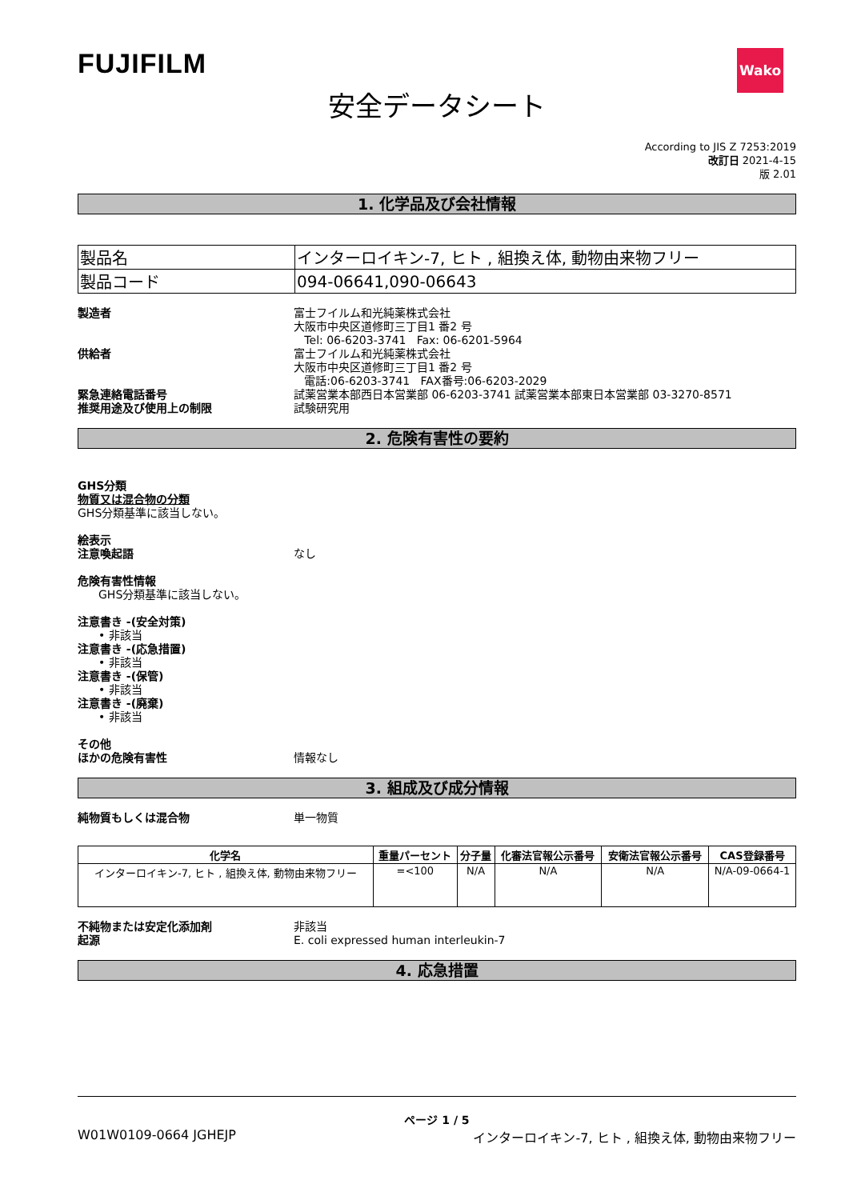FUJIFILM
Wako
安全データシート
According to JIS Z 7253:2019
改訂日 2021-4-15
版 2.01
1. 化学品及び会社情報
| 製品名 | インターロイキン-7, ヒト , 組換え体, 動物由来物フリー |
| 製品コード | 094-06641,090-06643 |
製造者 富士フイルム和光純薬株式会社
大阪市中央区道修町三丁目1 番2 号
Tel: 06-6203-3741 Fax: 06-6201-5964
供給者 富士フイルム和光純薬株式会社
大阪市中央区道修町三丁目1 番2 号
電話:06-6203-3741 FAX番号:06-6203-2029
緊急連絡電話番号 試薬営業本部西日本営業部 06-6203-3741 試薬営業本部東日本営業部 03-3270-8571
推奨用途及び使用上の制限 試験研究用
2. 危険有害性の要約
GHS分類
物質又は混合物の分類
GHS分類基準に該当しない。
絵表示
注意喚起語 なし
危険有害性情報
GHS分類基準に該当しない。
注意書き -(安全対策)
• 非該当
注意書き -(応急措置)
• 非該当
注意書き -(保管)
• 非該当
注意書き -(廃棄)
• 非該当
その他
ほかの危険有害性 情報なし
3. 組成及び成分情報
純物質もしくは混合物 単一物質
| 化学名 | 重量パーセント | 分子量 | 化審法官報公示番号 | 安衛法官報公示番号 | CAS登録番号 |
| --- | --- | --- | --- | --- | --- |
| インターロイキン-7, ヒト , 組換え体, 動物由来物フリー | =<100 | N/A | N/A | N/A | N/A-09-0664-1 |
不純物または安定化添加剤 非該当
起源 E. coli expressed human interleukin-7
4. 応急措置
ページ 1 / 5
W01W0109-0664 JGHEJP インターロイキン-7, ヒト , 組換え体, 動物由来物フリー